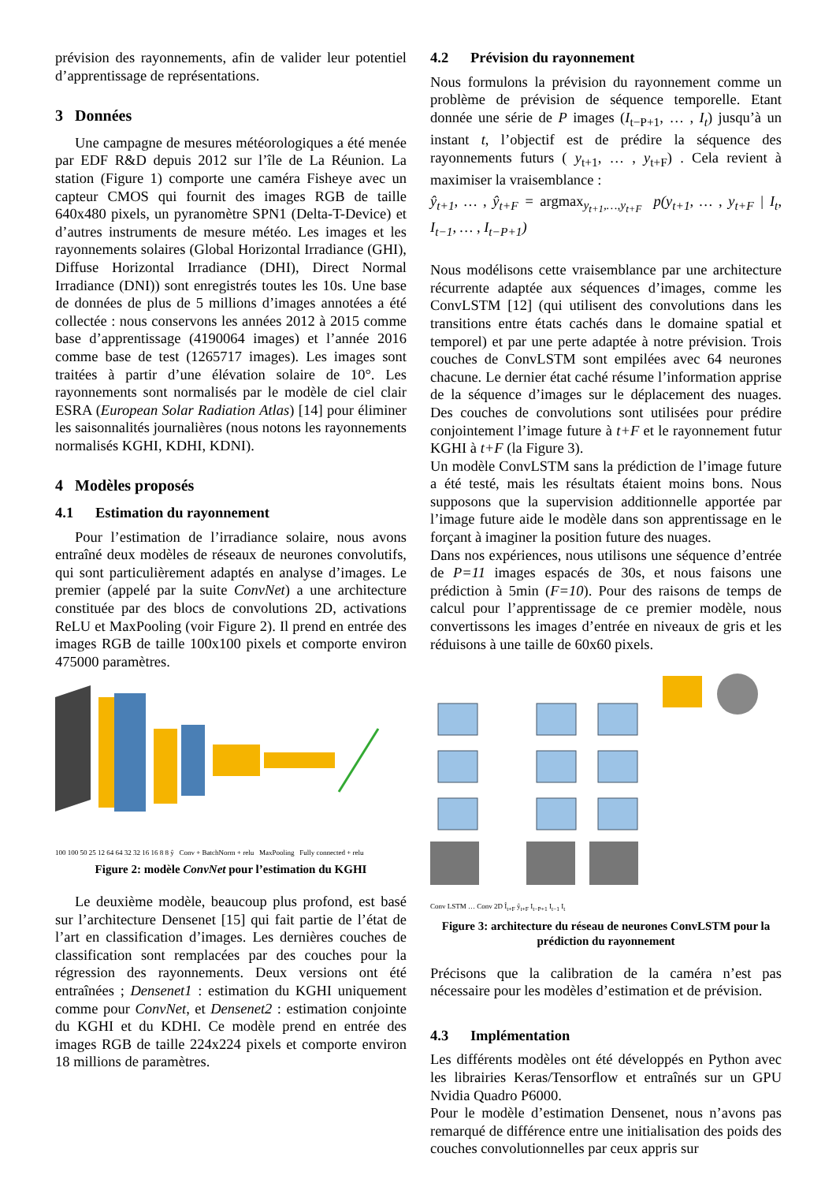prévision des rayonnements, afin de valider leur potentiel d’apprentissage de représentations.
3 Données
Une campagne de mesures météorologiques a été menée par EDF R&D depuis 2012 sur l’île de La Réunion. La station (Figure 1) comporte une caméra Fisheye avec un capteur CMOS qui fournit des images RGB de taille 640x480 pixels, un pyranomètre SPN1 (Delta-T-Device) et d’autres instruments de mesure météo. Les images et les rayonnements solaires (Global Horizontal Irradiance (GHI), Diffuse Horizontal Irradiance (DHI), Direct Normal Irradiance (DNI)) sont enregistrés toutes les 10s. Une base de données de plus de 5 millions d’images annotées a été collectée : nous conservons les années 2012 à 2015 comme base d’apprentissage (4190064 images) et l’année 2016 comme base de test (1265717 images). Les images sont traitées à partir d’une élévation solaire de 10°. Les rayonnements sont normalisés par le modèle de ciel clair ESRA (European Solar Radiation Atlas) [14] pour éliminer les saisonnalités journalières (nous notons les rayonnements normalisés KGHI, KDHI, KDNI).
4 Modèles proposés
4.1 Estimation du rayonnement
Pour l’estimation de l’irradiance solaire, nous avons entraîné deux modèles de réseaux de neurones convolutifs, qui sont particulièrement adaptés en analyse d’images. Le premier (appelé par la suite ConvNet) a une architecture constituée par des blocs de convolutions 2D, activations ReLU et MaxPooling (voir Figure 2). Il prend en entrée des images RGB de taille 100x100 pixels et comporte environ 475000 paramètres.
100 100 50 25 12 64 64 32 32 16 16 8 8 ŷ Conv + BatchNorm + relu MaxPooling Fully connected + relu
Figure 2: modèle ConvNet pour l’estimation du KGHI
Le deuxième modèle, beaucoup plus profond, est basé sur l’architecture Densenet [15] qui fait partie de l’état de l’art en classification d’images. Les dernières couches de classification sont remplacées par des couches pour la régression des rayonnements. Deux versions ont été entraînées ; Densenet1 : estimation du KGHI uniquement comme pour ConvNet, et Densenet2 : estimation conjointe du KGHI et du KDHI. Ce modèle prend en entrée des images RGB de taille 224x224 pixels et comporte environ 18 millions de paramètres.
4.2 Prévision du rayonnement
Nous formulons la prévision du rayonnement comme un problème de prévision de séquence temporelle. Etant donnée une série de P images (I<sub>t−P+1</sub>, … , I<sub>t</sub>) jusqu’à un instant t, l’objectif est de prédire la séquence des rayonnements futurs ( y<sub>t+1</sub>, … , y<sub>t+F</sub>) . Cela revient à maximiser la vraisemblance :
ŷ<sub>t+1</sub>, … , ŷ<sub>t+F</sub> = argmax<sub>y<sub>t+1</sub>,…,y<sub>t+F</sub></sub> p(y<sub>t+1</sub>, … , y<sub>t+F</sub> | I<sub>t</sub>, I<sub>t−1</sub>, … , I<sub>t−P+1</sub>)
Nous modélisons cette vraisemblance par une architecture récurrente adaptée aux séquences d’images, comme les ConvLSTM [12] (qui utilisent des convolutions dans les transitions entre états cachés dans le domaine spatial et temporel) et par une perte adaptée à notre prévision. Trois couches de ConvLSTM sont empilées avec 64 neurones chacune. Le dernier état caché résume l’information apprise de la séquence d’images sur le déplacement des nuages. Des couches de convolutions sont utilisées pour prédire conjointement l’image future à t+F et le rayonnement futur KGHI à t+F (la Figure 3).
Un modèle ConvLSTM sans la prédiction de l’image future a été testé, mais les résultats étaient moins bons. Nous supposons que la supervision additionnelle apportée par l’image future aide le modèle dans son apprentissage en le forçant à imaginer la position future des nuages.
Dans nos expériences, nous utilisons une séquence d’entrée de P=11 images espacés de 30s, et nous faisons une prédiction à 5min (F=10). Pour des raisons de temps de calcul pour l’apprentissage de ce premier modèle, nous convertissons les images d’entrée en niveaux de gris et les réduisons à une taille de 60x60 pixels.
Conv LSTM … Conv 2D Î<sub>t+F</sub> ŷ<sub>t+F</sub> I<sub>t−P+1</sub> I<sub>t−1</sub> I<sub>t</sub>
Figure 3: architecture du réseau de neurones ConvLSTM pour la prédiction du rayonnement
Précisons que la calibration de la caméra n’est pas nécessaire pour les modèles d’estimation et de prévision.
4.3 Implémentation
Les différents modèles ont été développés en Python avec les librairies Keras/Tensorflow et entraînés sur un GPU Nvidia Quadro P6000.
Pour le modèle d’estimation Densenet, nous n’avons pas remarqué de différence entre une initialisation des poids des couches convolutionnelles par ceux appris sur